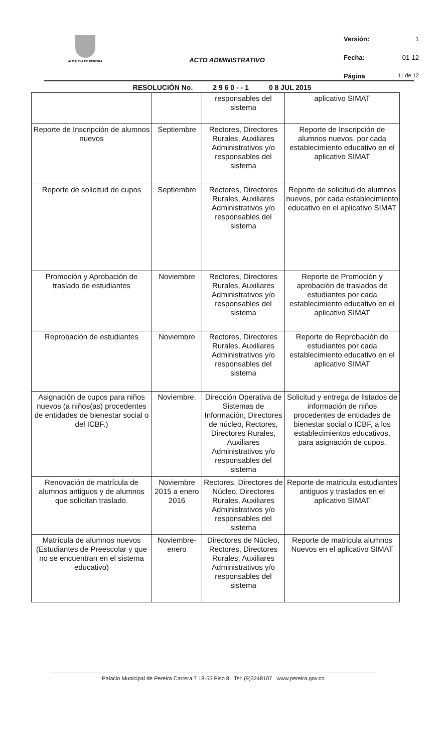ALCALDIA DE PEREIRA
ACTO ADMINISTRATIVO
Versión: 1
Fecha: 01-12
Página 11 de 12
RESOLUCIÓN No. 2 9 6 0 - - 1 0 8 JUL 2015
| | | responsables del sistema | aplicativo SIMAT |
| Reporte de Inscripción de alumnos nuevos | Septiembre | Rectores, Directores Rurales, Auxiliares Administrativos y/o responsables del sistema | Reporte de Inscripción de alumnos nuevos, por cada establecimiento educativo en el aplicativo SIMAT |
| Reporte de solicitud de cupos | Septiembre | Rectores, Directores Rurales, Auxiliares Administrativos y/o responsables del sistema | Reporte de solicitud de alumnos nuevos, por cada establecimiento educativo en el aplicativo SIMAT |
| Promoción y Aprobación de traslado de estudiantes | Noviembre | Rectores, Directores Rurales, Auxiliares Administrativos y/o responsables del sistema | Reporte de Promoción y aprobación de traslados de estudiantes por cada establecimiento educativo en el aplicativo SIMAT |
| Reprobación de estudiantes | Noviembre | Rectores, Directores Rurales, Auxiliares Administrativos y/o responsables del sistema | Reporte de Reprobación de estudiantes por cada establecimiento educativo en el aplicativo SIMAT |
| Asignación de cupos para niños nuevos (a niños(as) procedentes de entidades de bienestar social o del ICBF.) | Noviembre. | Dirección Operativa de Sistemas de Información, Directores de núcleo, Rectores, Directores Rurales, Auxiliares Administrativos y/o responsables del sistema | Solicitud y entrega de listados de información de niños procedentes de entidades de bienestar social o ICBF, a los establecimientos educativos, para asignación de cupos. |
| Renovación de matrícula de alumnos antiguos y de alumnos que solicitan traslado. | Noviembre 2015 a enero 2016 | Rectores, Directores de Núcleo, Directores Rurales, Auxiliares Administrativos y/o responsables del sistema | Reporte de matricula estudiantes antiguos y traslados en el aplicativo SIMAT |
| Matrícula de alumnos nuevos (Estudiantes de Preescolar y que no se encuentran en el sistema educativo) | Noviembre-enero | Directores de Núcleo, Rectores, Directores Rurales, Auxiliares Administrativos y/o responsables del sistema | Reporte de matricula alumnos Nuevos en el aplicativo SIMAT |
Palacio Municipal de Pereira Carrera 7 18-55 Piso 8 Tel: (9)3248107 www.pereira.gov.co